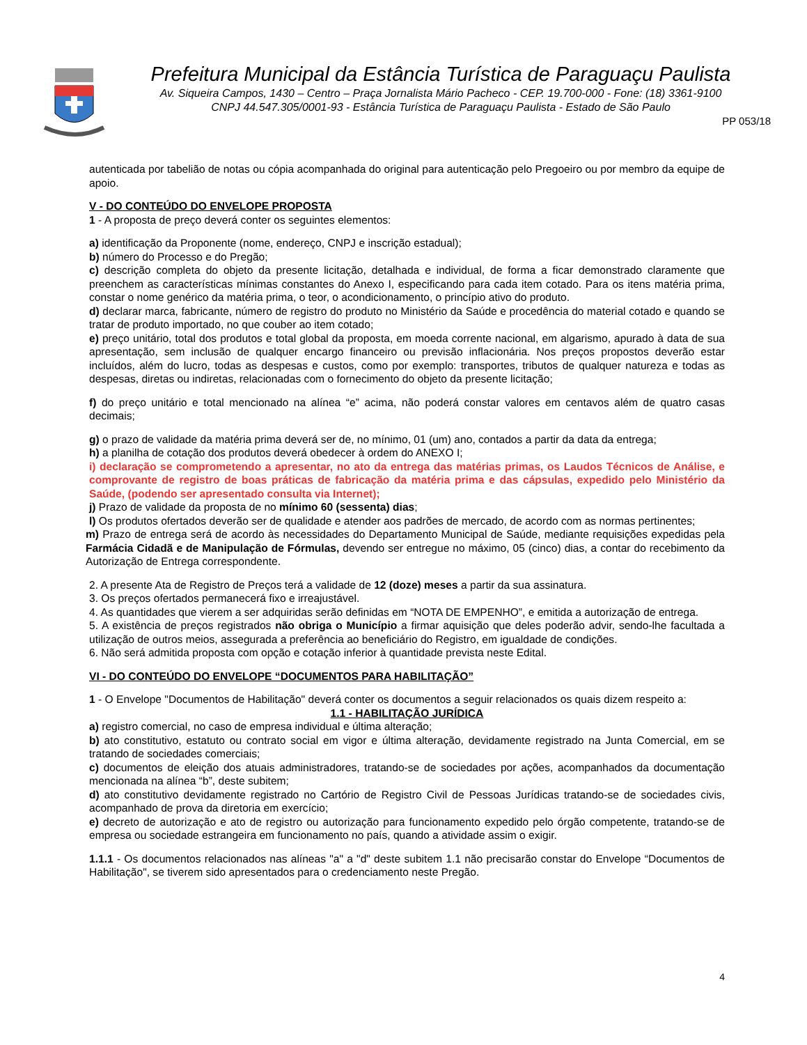Prefeitura Municipal da Estância Turística de Paraguaçu Paulista
Av. Siqueira Campos, 1430 – Centro – Praça Jornalista Mário Pacheco - CEP. 19.700-000 - Fone: (18) 3361-9100
CNPJ 44.547.305/0001-93 - Estância Turística de Paraguaçu Paulista - Estado de São Paulo
PP 053/18
autenticada por tabelião de notas ou cópia acompanhada do original para autenticação pelo Pregoeiro ou por membro da equipe de apoio.
V - DO CONTEÚDO DO ENVELOPE PROPOSTA
1 - A proposta de preço deverá conter os seguintes elementos:
a) identificação da Proponente (nome, endereço, CNPJ e inscrição estadual);
b) número do Processo e do Pregão;
c) descrição completa do objeto da presente licitação, detalhada e individual, de forma a ficar demonstrado claramente que preenchem as características mínimas constantes do Anexo I, especificando para cada item cotado. Para os itens matéria prima, constar o nome genérico da matéria prima, o teor, o acondicionamento, o princípio ativo do produto.
d) declarar marca, fabricante, número de registro do produto no Ministério da Saúde e procedência do material cotado e quando se tratar de produto importado, no que couber ao item cotado;
e) preço unitário, total dos produtos e total global da proposta, em moeda corrente nacional, em algarismo, apurado à data de sua apresentação, sem inclusão de qualquer encargo financeiro ou previsão inflacionária. Nos preços propostos deverão estar incluídos, além do lucro, todas as despesas e custos, como por exemplo: transportes, tributos de qualquer natureza e todas as despesas, diretas ou indiretas, relacionadas com o fornecimento do objeto da presente licitação;
f) do preço unitário e total mencionado na alínea “e” acima, não poderá constar valores em centavos além de quatro casas decimais;
g) o prazo de validade da matéria prima deverá ser de, no mínimo, 01 (um) ano, contados a partir da data da entrega;
h) a planilha de cotação dos produtos deverá obedecer à ordem do ANEXO I;
i) declaração se comprometendo a apresentar, no ato da entrega das matérias primas, os Laudos Técnicos de Análise, e comprovante de registro de boas práticas de fabricação da matéria prima e das cápsulas, expedido pelo Ministério da Saúde, (podendo ser apresentado consulta via Internet);
j) Prazo de validade da proposta de no mínimo 60 (sessenta) dias;
l) Os produtos ofertados deverão ser de qualidade e atender aos padrões de mercado, de acordo com as normas pertinentes;
m) Prazo de entrega será de acordo às necessidades do Departamento Municipal de Saúde, mediante requisições expedidas pela Farmácia Cidadã e de Manipulação de Fórmulas, devendo ser entregue no máximo, 05 (cinco) dias, a contar do recebimento da Autorização de Entrega correspondente.
2. A presente Ata de Registro de Preços terá a validade de 12 (doze) meses a partir da sua assinatura.
3. Os preços ofertados permanecerá fixo e irreajustável.
4. As quantidades que vierem a ser adquiridas serão definidas em “NOTA DE EMPENHO”, e emitida a autorização de entrega.
5. A existência de preços registrados não obriga o Município a firmar aquisição que deles poderão advir, sendo-lhe facultada a utilização de outros meios, assegurada a preferência ao beneficiário do Registro, em igualdade de condições.
6. Não será admitida proposta com opção e cotação inferior à quantidade prevista neste Edital.
VI - DO CONTEÚDO DO ENVELOPE “DOCUMENTOS PARA HABILITAÇÃO”
1 - O Envelope "Documentos de Habilitação" deverá conter os documentos a seguir relacionados os quais dizem respeito a:
1.1 - HABILITAÇÃO JURÍDICA
a) registro comercial, no caso de empresa individual e última alteração;
b) ato constitutivo, estatuto ou contrato social em vigor e última alteração, devidamente registrado na Junta Comercial, em se tratando de sociedades comerciais;
c) documentos de eleição dos atuais administradores, tratando-se de sociedades por ações, acompanhados da documentação mencionada na alínea “b”, deste subitem;
d) ato constitutivo devidamente registrado no Cartório de Registro Civil de Pessoas Jurídicas tratando-se de sociedades civis, acompanhado de prova da diretoria em exercício;
e) decreto de autorização e ato de registro ou autorização para funcionamento expedido pelo órgão competente, tratando-se de empresa ou sociedade estrangeira em funcionamento no país, quando a atividade assim o exigir.
1.1.1 - Os documentos relacionados nas alíneas "a" a "d" deste subitem 1.1 não precisarão constar do Envelope “Documentos de Habilitação", se tiverem sido apresentados para o credenciamento neste Pregão.
4